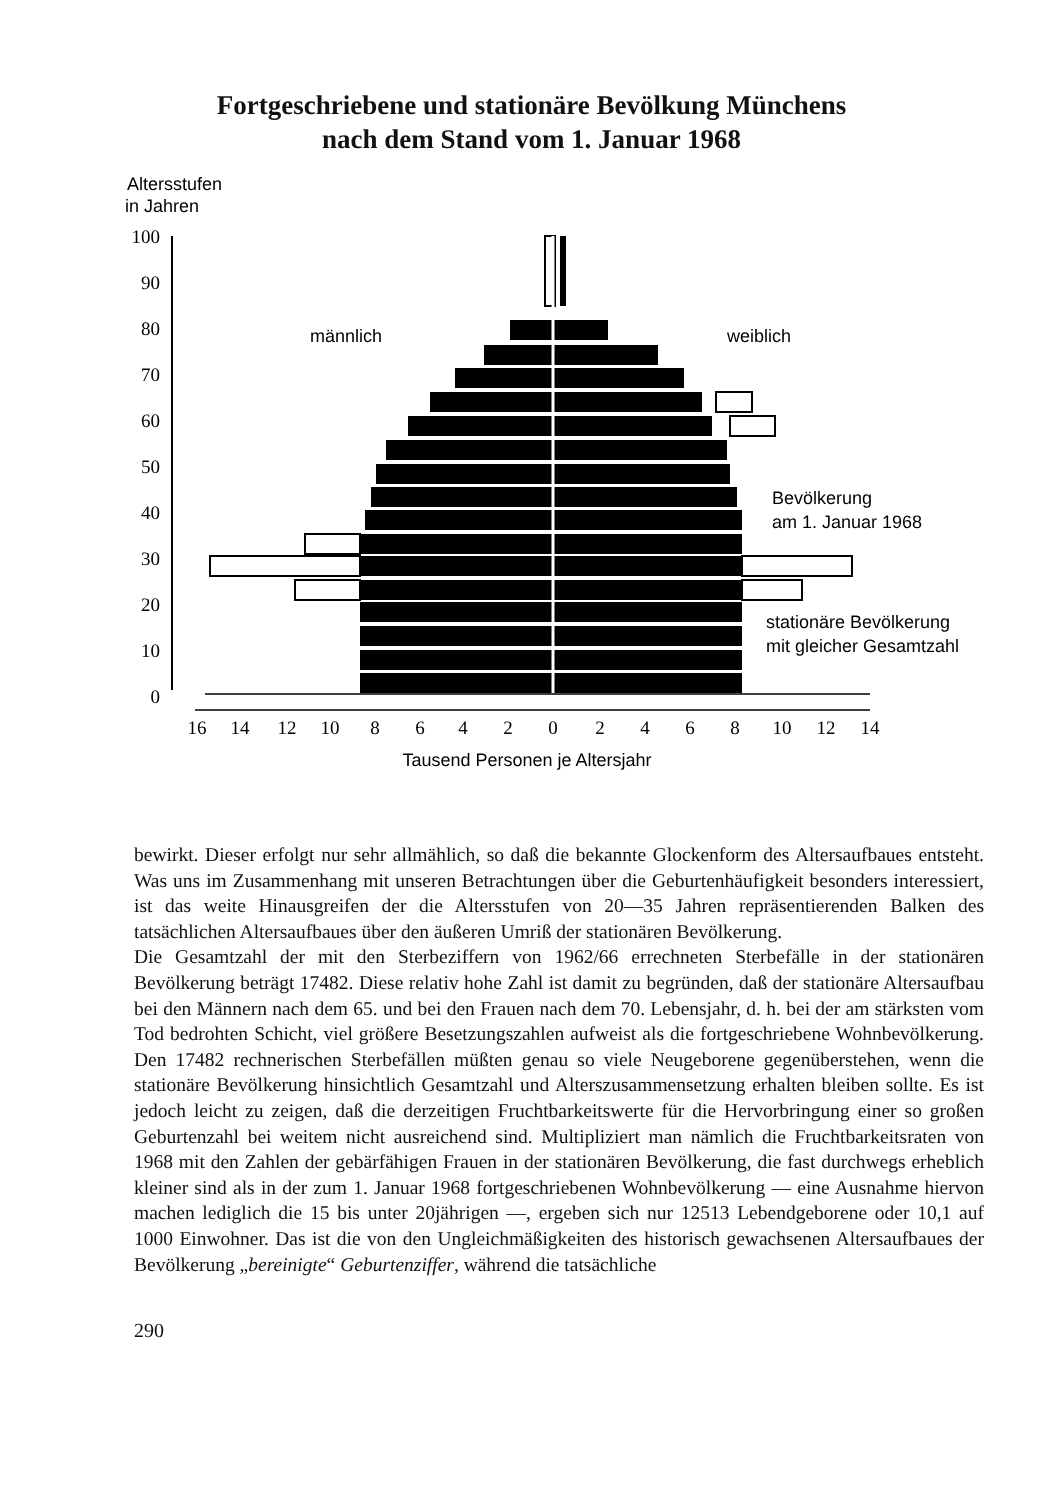Fortgeschriebene und stationäre Bevölkung Münchens
nach dem Stand vom 1. Januar 1968
Altersstufen
in Jahren
100
90
80
70
60
50
40
30
20
10
0
männlich
weiblich
Bevölkerung
am 1. Januar 1968
stationäre Bevölkerung
mit gleicher Gesamtzahl
16
14
12
10
8
6
4
2
0
2
4
6
8
10
12
14
Tausend Personen je Altersjahr
bewirkt. Dieser erfolgt nur sehr allmählich, so daß die bekannte Glockenform des Altersaufbaues entsteht. Was uns im Zusammenhang mit unseren Betrachtungen über die Geburtenhäufigkeit besonders interessiert, ist das weite Hinausgreifen der die Altersstufen von 20—35 Jahren repräsentierenden Balken des tatsächlichen Altersaufbaues über den äußeren Umriß der stationären Bevölkerung.
Die Gesamtzahl der mit den Sterbeziffern von 1962/66 errechneten Sterbefälle in der stationären Bevölkerung beträgt 17482. Diese relativ hohe Zahl ist damit zu begründen, daß der stationäre Altersaufbau bei den Männern nach dem 65. und bei den Frauen nach dem 70. Lebensjahr, d. h. bei der am stärksten vom Tod bedrohten Schicht, viel größere Besetzungszahlen aufweist als die fortgeschriebene Wohnbevölkerung. Den 17482 rechnerischen Sterbefällen müßten genau so viele Neugeborene gegenüberstehen, wenn die stationäre Bevölkerung hinsichtlich Gesamtzahl und Alterszusammensetzung erhalten bleiben sollte. Es ist jedoch leicht zu zeigen, daß die derzeitigen Fruchtbarkeitswerte für die Hervorbringung einer so großen Geburtenzahl bei weitem nicht ausreichend sind. Multipliziert man nämlich die Fruchtbarkeitsraten von 1968 mit den Zahlen der gebärfähigen Frauen in der stationären Bevölkerung, die fast durchwegs erheblich kleiner sind als in der zum 1. Januar 1968 fortgeschriebenen Wohnbevölkerung — eine Ausnahme hiervon machen lediglich die 15 bis unter 20jährigen —, ergeben sich nur 12513 Lebendgeborene oder 10,1 auf 1000 Einwohner. Das ist die von den Ungleichmäßigkeiten des historisch gewachsenen Altersaufbaues der Bevölkerung „bereinigte“ Geburtenziffer, während die tatsächliche
290